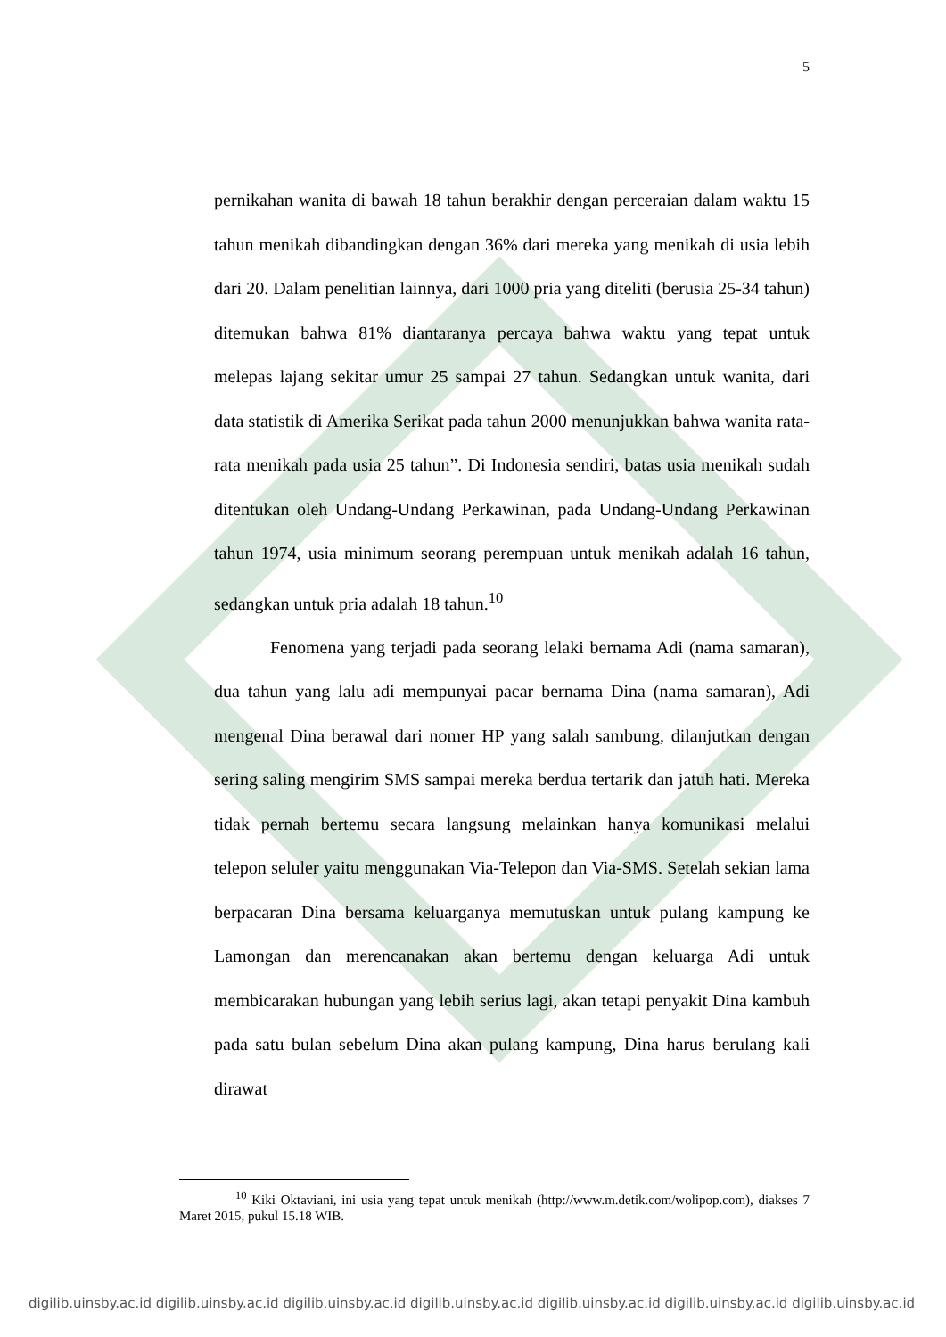5
pernikahan wanita di bawah 18 tahun berakhir dengan perceraian dalam waktu 15 tahun menikah dibandingkan dengan 36% dari mereka yang menikah di usia lebih dari 20. Dalam penelitian lainnya, dari 1000 pria yang diteliti (berusia 25-34 tahun) ditemukan bahwa 81% diantaranya percaya bahwa waktu yang tepat untuk melepas lajang sekitar umur 25 sampai 27 tahun. Sedangkan untuk wanita, dari data statistik di Amerika Serikat pada tahun 2000 menunjukkan bahwa wanita rata-rata menikah pada usia 25 tahun”. Di Indonesia sendiri, batas usia menikah sudah ditentukan oleh Undang-Undang Perkawinan, pada Undang-Undang Perkawinan tahun 1974, usia minimum seorang perempuan untuk menikah adalah 16 tahun, sedangkan untuk pria adalah 18 tahun.<sup>10</sup>
Fenomena yang terjadi pada seorang lelaki bernama Adi (nama samaran), dua tahun yang lalu adi mempunyai pacar bernama Dina (nama samaran), Adi mengenal Dina berawal dari nomer HP yang salah sambung, dilanjutkan dengan sering saling mengirim SMS sampai mereka berdua tertarik dan jatuh hati. Mereka tidak pernah bertemu secara langsung melainkan hanya komunikasi melalui telepon seluler yaitu menggunakan Via-Telepon dan Via-SMS. Setelah sekian lama berpacaran Dina bersama keluarganya memutuskan untuk pulang kampung ke Lamongan dan merencanakan akan bertemu dengan keluarga Adi untuk membicarakan hubungan yang lebih serius lagi, akan tetapi penyakit Dina kambuh pada satu bulan sebelum Dina akan pulang kampung, Dina harus berulang kali dirawat
<sup>10</sup> Kiki Oktaviani, ini usia yang tepat untuk menikah (http://www.m.detik.com/wolipop.com), diakses 7 Maret 2015, pukul 15.18 WIB.
digilib.uinsby.ac.id digilib.uinsby.ac.id digilib.uinsby.ac.id digilib.uinsby.ac.id digilib.uinsby.ac.id digilib.uinsby.ac.id digilib.uinsby.ac.id